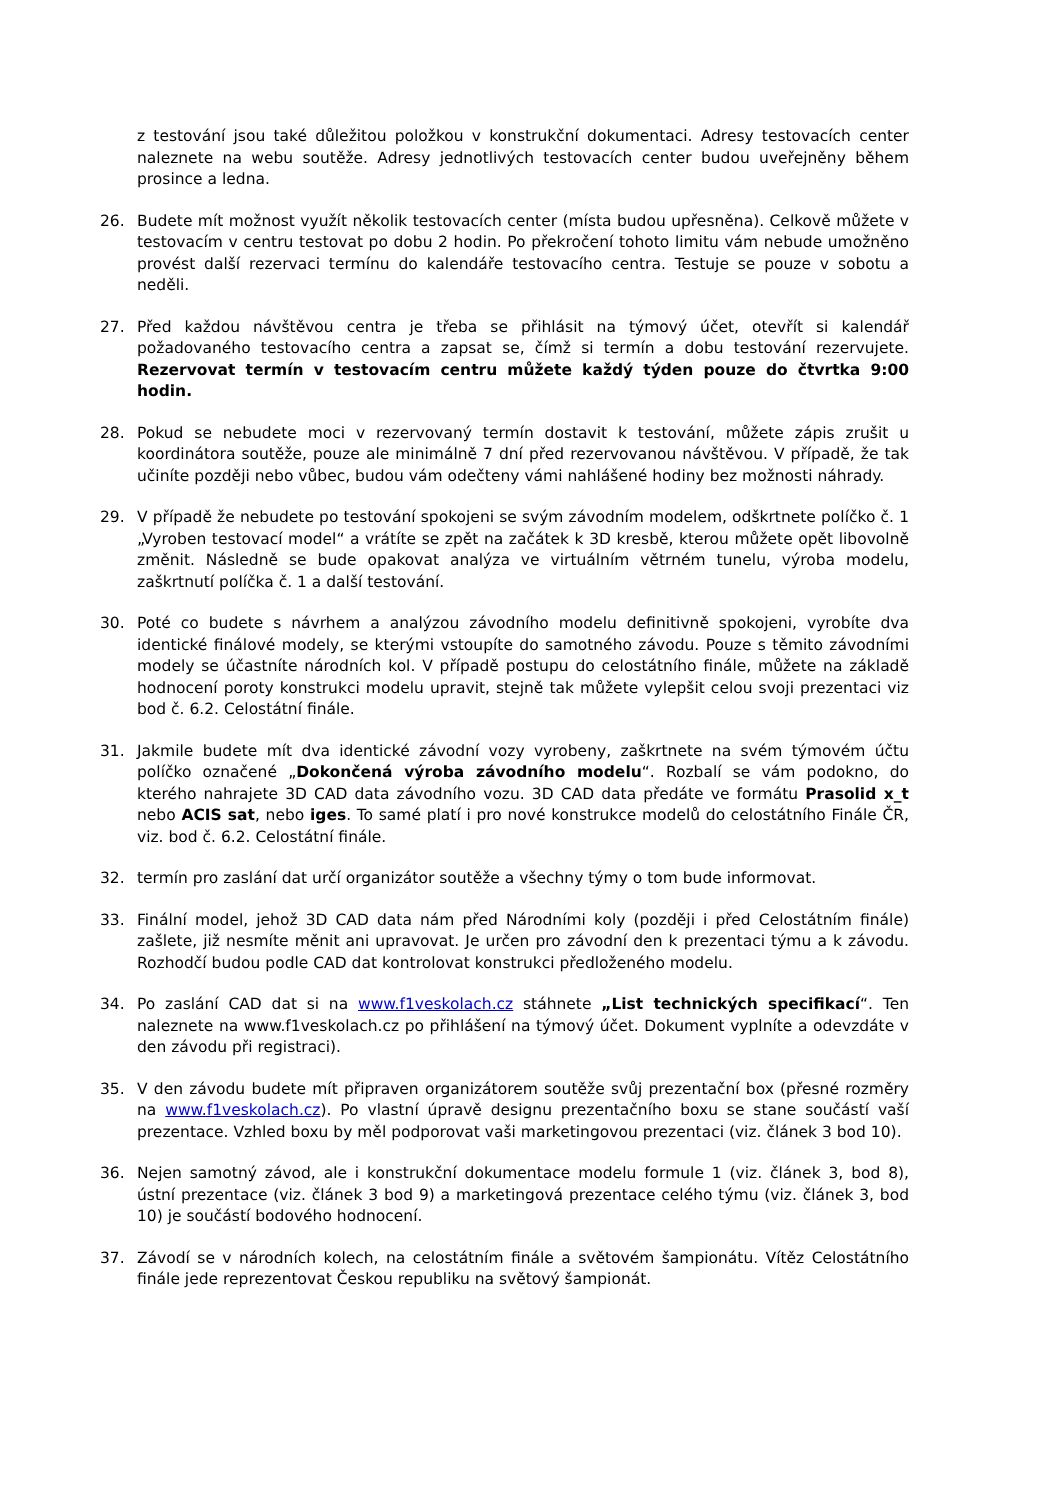z testování jsou také důležitou položkou v konstrukční dokumentaci. Adresy testovacích center naleznete na webu soutěže. Adresy jednotlivých testovacích center budou uveřejněny během prosince a ledna.
26. Budete mít možnost využít několik testovacích center (místa budou upřesněna). Celkově můžete v testovacím v centru testovat po dobu 2 hodin. Po překročení tohoto limitu vám nebude umožněno provést další rezervaci termínu do kalendáře testovacího centra. Testuje se pouze v sobotu a neděli.
27. Před každou návštěvou centra je třeba se přihlásit na týmový účet, otevřít si kalendář požadovaného testovacího centra a zapsat se, čímž si termín a dobu testování rezervujete. Rezervovat termín v testovacím centru můžete každý týden pouze do čtvrtka 9:00 hodin.
28. Pokud se nebudete moci v rezervovaný termín dostavit k testování, můžete zápis zrušit u koordinátora soutěže, pouze ale minimálně 7 dní před rezervovanou návštěvou. V případě, že tak učiníte později nebo vůbec, budou vám odečteny vámi nahlášené hodiny bez možnosti náhrady.
29. V případě že nebudete po testování spokojeni se svým závodním modelem, odškrtnete políčko č. 1 „Vyroben testovací model“ a vrátíte se zpět na začátek k 3D kresbě, kterou můžete opět libovolně změnit. Následně se bude opakovat analýza ve virtuálním větrném tunelu, výroba modelu, zaškrtnutí políčka č. 1 a další testování.
30. Poté co budete s návrhem a analýzou závodního modelu definitivně spokojeni, vyrobíte dva identické finálové modely, se kterými vstoupíte do samotného závodu. Pouze s těmito závodními modely se účastníte národních kol. V případě postupu do celostátního finále, můžete na základě hodnocení poroty konstrukci modelu upravit, stejně tak můžete vylepšit celou svoji prezentaci viz bod č. 6.2. Celostátní finále.
31. Jakmile budete mít dva identické závodní vozy vyrobeny, zaškrtnete na svém týmovém účtu políčko označené „Dokončená výroba závodního modelu“. Rozbalí se vám podokno, do kterého nahrajete 3D CAD data závodního vozu. 3D CAD data předáte ve formátu Prasolid x_t nebo ACIS sat, nebo iges. To samé platí i pro nové konstrukce modelů do celostátního Finále ČR, viz. bod č. 6.2. Celostátní finále.
32. termín pro zaslání dat určí organizátor soutěže a všechny týmy o tom bude informovat.
33. Finální model, jehož 3D CAD data nám před Národními koly (později i před Celostátním finále) zašlete, již nesmíte měnit ani upravovat. Je určen pro závodní den k prezentaci týmu a k závodu. Rozhodčí budou podle CAD dat kontrolovat konstrukci předloženého modelu.
34. Po zaslání CAD dat si na www.f1veskolach.cz stáhnete „List technických specifikací“. Ten naleznete na www.f1veskolach.cz po přihlášení na týmový účet. Dokument vyplníte a odevzdáte v den závodu při registraci).
35. V den závodu budete mít připraven organizátorem soutěže svůj prezentační box (přesné rozměry na www.f1veskolach.cz). Po vlastní úpravě designu prezentačního boxu se stane součástí vaší prezentace. Vzhled boxu by měl podporovat vaši marketingovou prezentaci (viz. článek 3 bod 10).
36. Nejen samotný závod, ale i konstrukční dokumentace modelu formule 1 (viz. článek 3, bod 8), ústní prezentace (viz. článek 3 bod 9) a marketingová prezentace celého týmu (viz. článek 3, bod 10) je součástí bodového hodnocení.
37. Závodí se v národních kolech, na celostátním finále a světovém šampionátu. Vítěz Celostátního finále jede reprezentovat Českou republiku na světový šampionát.